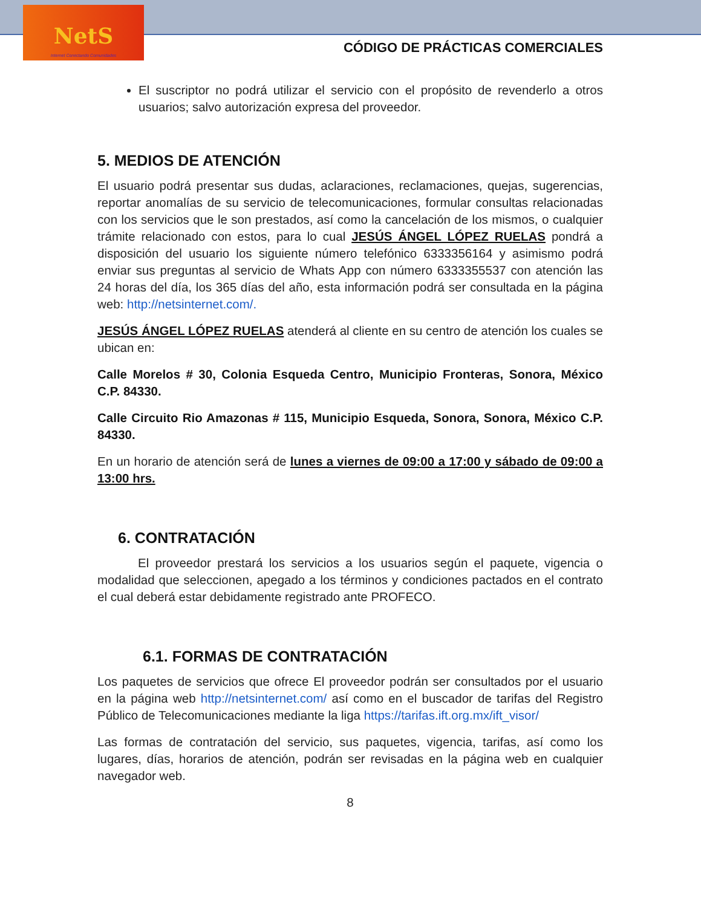NetS
Internet Conectando Comunidades
CÓDIGO DE PRÁCTICAS COMERCIALES
El suscriptor no podrá utilizar el servicio con el propósito de revenderlo a otros usuarios; salvo autorización expresa del proveedor.
5. MEDIOS DE ATENCIÓN
El usuario podrá presentar sus dudas, aclaraciones, reclamaciones, quejas, sugerencias, reportar anomalías de su servicio de telecomunicaciones, formular consultas relacionadas con los servicios que le son prestados, así como la cancelación de los mismos, o cualquier trámite relacionado con estos, para lo cual JESÚS ÁNGEL LÓPEZ RUELAS pondrá a disposición del usuario los siguiente número telefónico 6333356164 y asimismo podrá enviar sus preguntas al servicio de Whats App con número 6333355537 con atención las 24 horas del día, los 365 días del año, esta información podrá ser consultada en la página web: http://netsinternet.com/.
JESÚS ÁNGEL LÓPEZ RUELAS atenderá al cliente en su centro de atención los cuales se ubican en:
Calle Morelos # 30, Colonia Esqueda Centro, Municipio Fronteras, Sonora, México C.P. 84330.
Calle Circuito Rio Amazonas # 115, Municipio Esqueda, Sonora, Sonora, México C.P. 84330.
En un horario de atención será de lunes a viernes de 09:00 a 17:00 y sábado de 09:00 a 13:00 hrs.
6. CONTRATACIÓN
El proveedor prestará los servicios a los usuarios según el paquete, vigencia o modalidad que seleccionen, apegado a los términos y condiciones pactados en el contrato el cual deberá estar debidamente registrado ante PROFECO.
6.1. FORMAS DE CONTRATACIÓN
Los paquetes de servicios que ofrece El proveedor podrán ser consultados por el usuario en la página web http://netsinternet.com/ así como en el buscador de tarifas del Registro Público de Telecomunicaciones mediante la liga https://tarifas.ift.org.mx/ift_visor/
Las formas de contratación del servicio, sus paquetes, vigencia, tarifas, así como los lugares, días, horarios de atención, podrán ser revisadas en la página web en cualquier navegador web.
8